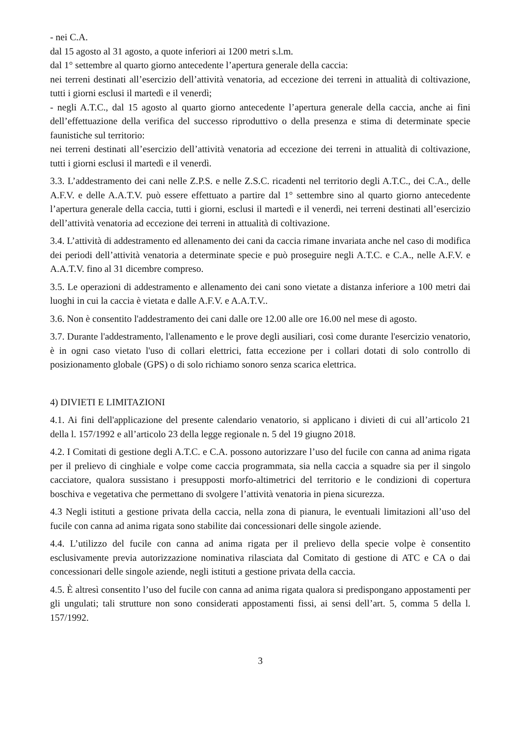- nei C.A.
dal 15 agosto al 31 agosto, a quote inferiori ai 1200 metri s.l.m.
dal 1° settembre al quarto giorno antecedente l’apertura generale della caccia:
nei terreni destinati all’esercizio dell’attività venatoria, ad eccezione dei terreni in attualità di coltivazione, tutti i giorni esclusi il martedì e il venerdì;
- negli A.T.C., dal 15 agosto al quarto giorno antecedente l’apertura generale della caccia, anche ai fini dell’effettuazione della verifica del successo riproduttivo o della presenza e stima di determinate specie faunistiche sul territorio:
nei terreni destinati all’esercizio dell’attività venatoria ad eccezione dei terreni in attualità di coltivazione, tutti i giorni esclusi il martedì e il venerdì.
3.3. L’addestramento dei cani nelle Z.P.S. e nelle Z.S.C. ricadenti nel territorio degli A.T.C., dei C.A., delle A.F.V. e delle A.A.T.V. può essere effettuato a partire dal 1° settembre sino al quarto giorno antecedente l’apertura generale della caccia, tutti i giorni, esclusi il martedì e il venerdì, nei terreni destinati all’esercizio dell’attività venatoria ad eccezione dei terreni in attualità di coltivazione.
3.4. L’attività di addestramento ed allenamento dei cani da caccia rimane invariata anche nel caso di modifica dei periodi dell’attività venatoria a determinate specie e può proseguire negli A.T.C. e C.A., nelle A.F.V. e A.A.T.V. fino al 31 dicembre compreso.
3.5. Le operazioni di addestramento e allenamento dei cani sono vietate a distanza inferiore a 100 metri dai luoghi in cui la caccia è vietata e dalle A.F.V. e A.A.T.V..
3.6. Non è consentito l'addestramento dei cani dalle ore 12.00 alle ore 16.00 nel mese di agosto.
3.7. Durante l'addestramento, l'allenamento e le prove degli ausiliari, così come durante l'esercizio venatorio, è in ogni caso vietato l'uso di collari elettrici, fatta eccezione per i collari dotati di solo controllo di posizionamento globale (GPS) o di solo richiamo sonoro senza scarica elettrica.
4) DIVIETI E LIMITAZIONI
4.1. Ai fini dell'applicazione del presente calendario venatorio, si applicano i divieti di cui all’articolo 21 della l. 157/1992 e all’articolo 23 della legge regionale n. 5 del 19 giugno 2018.
4.2. I Comitati di gestione degli A.T.C. e C.A. possono autorizzare l’uso del fucile con canna ad anima rigata per il prelievo di cinghiale e volpe come caccia programmata, sia nella caccia a squadre sia per il singolo cacciatore, qualora sussistano i presupposti morfo-altimetrici del territorio e le condizioni di copertura boschiva e vegetativa che permettano di svolgere l’attività venatoria in piena sicurezza.
4.3 Negli istituti a gestione privata della caccia, nella zona di pianura, le eventuali limitazioni all’uso del fucile con canna ad anima rigata sono stabilite dai concessionari delle singole aziende.
4.4. L’utilizzo del fucile con canna ad anima rigata per il prelievo della specie volpe è consentito esclusivamente previa autorizzazione nominativa rilasciata dal Comitato di gestione di ATC e CA o dai concessionari delle singole aziende, negli istituti a gestione privata della caccia.
4.5. È altresì consentito l’uso del fucile con canna ad anima rigata qualora si predispongano appostamenti per gli ungulati; tali strutture non sono considerati appostamenti fissi, ai sensi dell’art. 5, comma 5 della l. 157/1992.
3